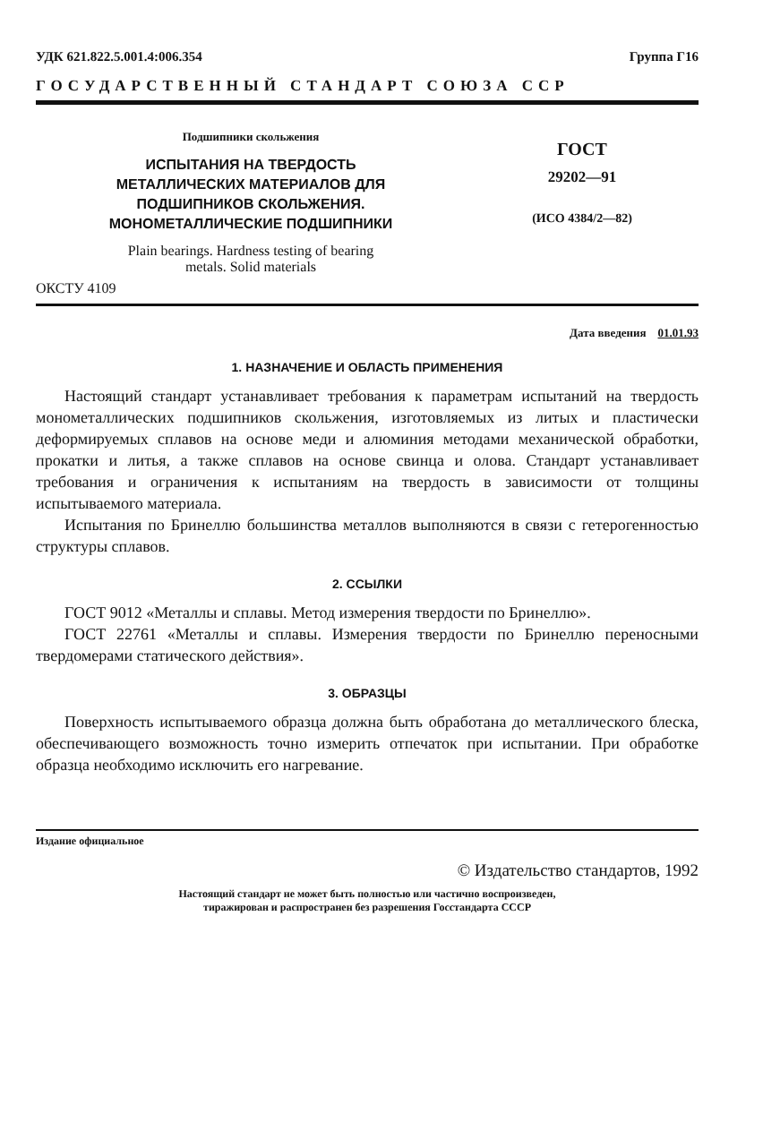УДК 621.822.5.001.4:006.354 Группа Г16
ГОСУДАРСТВЕННЫЙ СТАНДАРТ СОЮЗА ССР
Подшипники скольжения
ИСПЫТАНИЯ НА ТВЕРДОСТЬ
МЕТАЛЛИЧЕСКИХ МАТЕРИАЛОВ ДЛЯ
ПОДШИПНИКОВ СКОЛЬЖЕНИЯ.
МОНОМЕТАЛЛИЧЕСКИЕ ПОДШИПНИКИ
Plain bearings. Hardness testing of bearing
metals. Solid materials
ГОСТ
29202—91
(ИСО 4384/2—82)
ОКСТУ 4109
Дата введения 01.01.93
1. НАЗНАЧЕНИЕ И ОБЛАСТЬ ПРИМЕНЕНИЯ
Настоящий стандарт устанавливает требования к параметрам испытаний на твердость монометаллических подшипников скольжения, изготовляемых из литых и пластически деформируемых сплавов на основе меди и алюминия методами механической обработки, прокатки и литья, а также сплавов на основе свинца и олова. Стандарт устанавливает требования и ограничения к испытаниям на твердость в зависимости от толщины испытываемого материала.
Испытания по Бринеллю большинства металлов выполняются в связи с гетерогенностью структуры сплавов.
2. ССЫЛКИ
ГОСТ 9012 «Металлы и сплавы. Метод измерения твердости по Бринеллю».
ГОСТ 22761 «Металлы и сплавы. Измерения твердости по Бринеллю переносными твердомерами статического действия».
3. ОБРАЗЦЫ
Поверхность испытываемого образца должна быть обработана до металлического блеска, обеспечивающего возможность точно измерить отпечаток при испытании. При обработке образца необходимо исключить его нагревание.
Издание официальное
© Издательство стандартов, 1992
Настоящий стандарт не может быть полностью или частично воспроизведен,
тиражирован и распространен без разрешения Госстандарта СССР